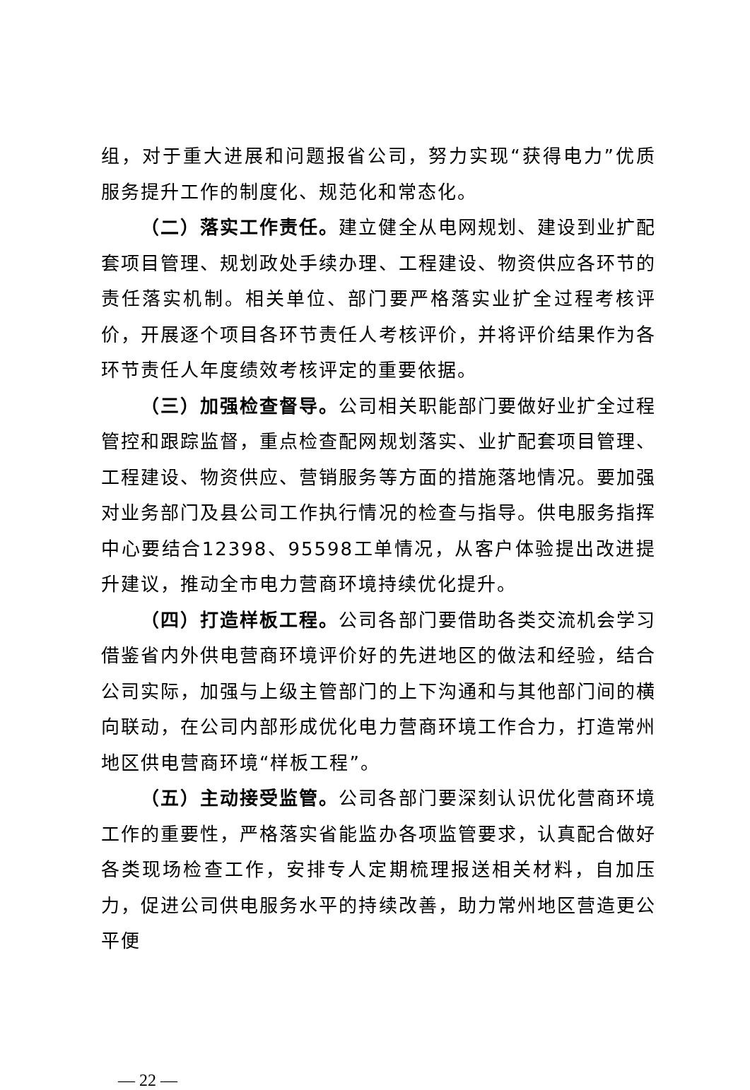组，对于重大进展和问题报省公司，努力实现“获得电力”优质服务提升工作的制度化、规范化和常态化。
（二）落实工作责任。建立健全从电网规划、建设到业扩配套项目管理、规划政处手续办理、工程建设、物资供应各环节的责任落实机制。相关单位、部门要严格落实业扩全过程考核评价，开展逐个项目各环节责任人考核评价，并将评价结果作为各环节责任人年度绩效考核评定的重要依据。
（三）加强检查督导。公司相关职能部门要做好业扩全过程管控和跟踪监督，重点检查配网规划落实、业扩配套项目管理、工程建设、物资供应、营销服务等方面的措施落地情况。要加强对业务部门及县公司工作执行情况的检查与指导。供电服务指挥中心要结合12398、95598工单情况，从客户体验提出改进提升建议，推动全市电力营商环境持续优化提升。
（四）打造样板工程。公司各部门要借助各类交流机会学习借鉴省内外供电营商环境评价好的先进地区的做法和经验，结合公司实际，加强与上级主管部门的上下沟通和与其他部门间的横向联动，在公司内部形成优化电力营商环境工作合力，打造常州地区供电营商环境“样板工程”。
（五）主动接受监管。公司各部门要深刻认识优化营商环境工作的重要性，严格落实省能监办各项监管要求，认真配合做好各类现场检查工作，安排专人定期梳理报送相关材料，自加压力，促进公司供电服务水平的持续改善，助力常州地区营造更公平便
— 22 —